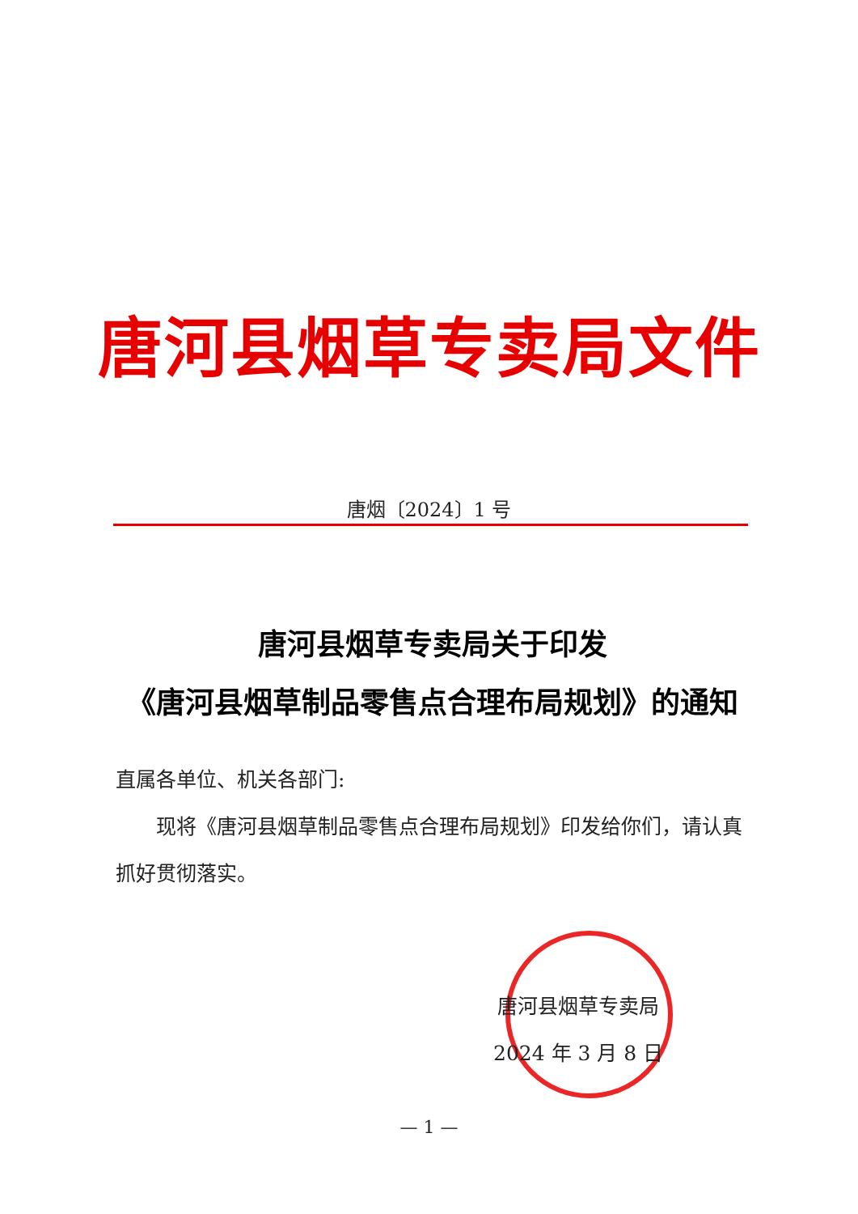唐河县烟草专卖局文件
唐烟〔2024〕1 号
唐河县烟草专卖局关于印发
《唐河县烟草制品零售点合理布局规划》的通知
直属各单位、机关各部门:
现将《唐河县烟草制品零售点合理布局规划》印发给你们，请认真抓好贯彻落实。
唐河县烟草专卖局
2024 年 3 月 8 日
— 1 —